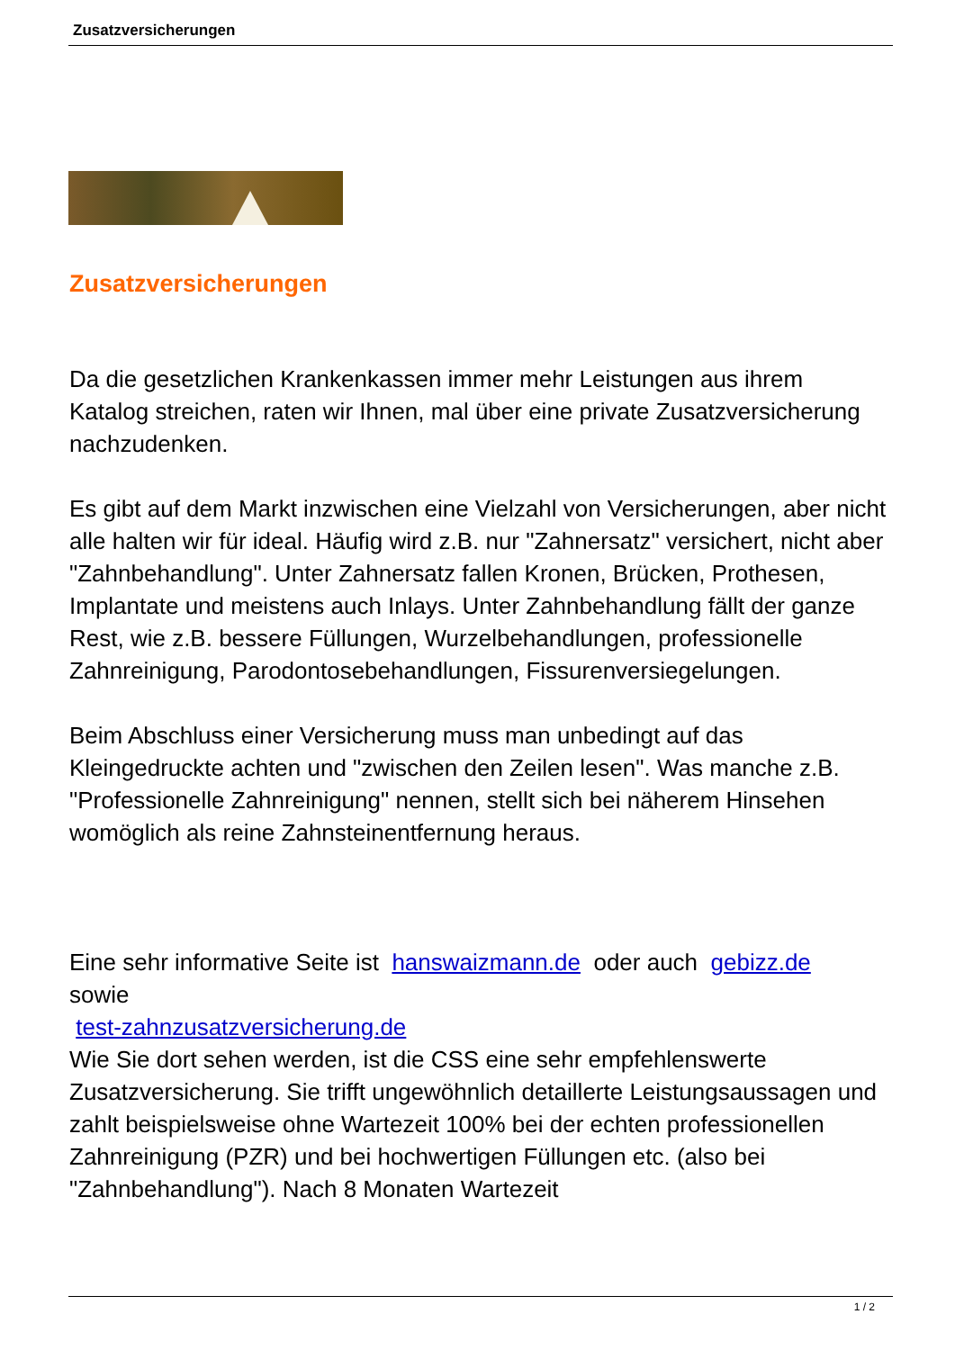Zusatzversicherungen
Zusatzversicherungen
Da die gesetzlichen Krankenkassen immer mehr Leistungen aus ihrem Katalog streichen, raten wir Ihnen, mal über eine private Zusatzversicherung nachzudenken.
Es gibt auf dem Markt inzwischen eine Vielzahl von Versicherungen, aber nicht alle halten wir für ideal. Häufig wird z.B. nur "Zahnersatz" versichert, nicht aber "Zahnbehandlung". Unter Zahnersatz fallen Kronen, Brücken, Prothesen, Implantate und meistens auch Inlays. Unter Zahnbehandlung fällt der ganze Rest, wie z.B. bessere Füllungen, Wurzelbehandlungen, professionelle Zahnreinigung, Parodontosebehandlungen, Fissurenversiegelungen.
Beim Abschluss einer Versicherung muss man unbedingt auf das Kleingedruckte achten und "zwischen den Zeilen lesen". Was manche z.B. "Professionelle Zahnreinigung" nennen, stellt sich bei näherem Hinsehen womöglich als reine Zahnsteinentfernung heraus.
Eine sehr informative Seite ist hanswaizmann.de oder auch gebizz.de
sowie
test-zahnzusatzversicherung.de
Wie Sie dort sehen werden, ist die CSS eine sehr empfehlenswerte Zusatzversicherung. Sie trifft ungewöhnlich detaillerte Leistungsaussagen und zahlt beispielsweise ohne Wartezeit 100% bei der echten professionellen Zahnreinigung (PZR) und bei hochwertigen Füllungen etc. (also bei "Zahnbehandlung"). Nach 8 Monaten Wartezeit
1 / 2